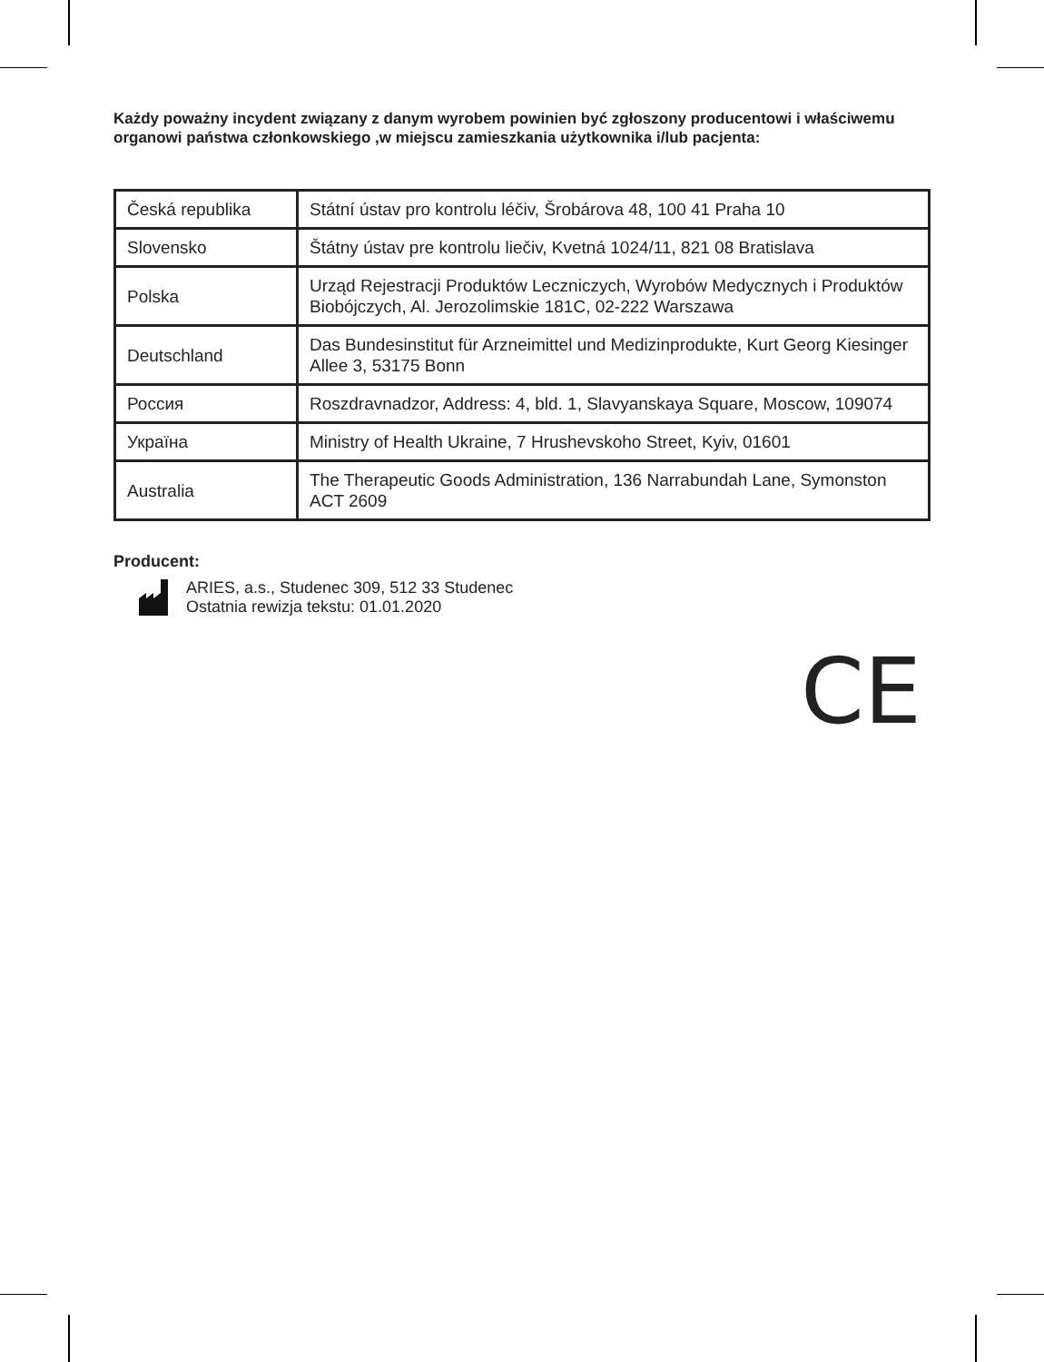Każdy poważny incydent związany z danym wyrobem powinien być zgłoszony producentowi i właściwemu organowi państwa członkowskiego ,w miejscu zamieszkania użytkownika i/lub pacjenta:
| Česká republika | Státní ústav pro kontrolu léčiv, Šrobárova 48, 100 41 Praha 10 |
| Slovensko | Štátny ústav pre kontrolu liečiv, Kvetná 1024/11, 821 08 Bratislava |
| Polska | Urząd Rejestracji Produktów Leczniczych, Wyrobów Medycznych i Produktów Biobójczych, Al. Jerozolimskie 181C, 02-222 Warszawa |
| Deutschland | Das Bundesinstitut für Arzneimittel und Medizinprodukte, Kurt Georg Kiesinger Allee 3, 53175 Bonn |
| Россия | Roszdravnadzor, Address: 4, bld. 1, Slavyanskaya Square, Moscow, 109074 |
| Україна | Ministry of Health Ukraine, 7 Hrushevskoho Street, Kyiv, 01601 |
| Australia | The Therapeutic Goods Administration, 136 Narrabundah Lane, Symonston ACT 2609 |
Producent:
ARIES, a.s., Studenec 309, 512 33 Studenec
Ostatnia rewizja tekstu: 01.01.2020
CE